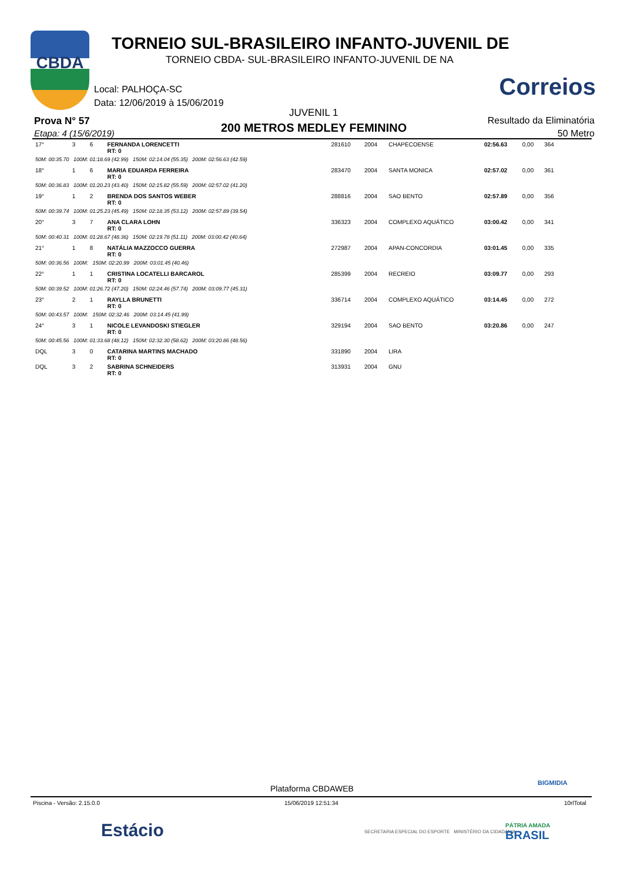CBDA
TORNEIO SUL-BRASILEIRO INFANTO-JUVENIL DE
TORNEIO CBDA- SUL-BRASILEIRO INFANTO-JUVENIL DE NA
Correios
Local: PALHOÇA-SC
Data: 12/06/2019 à 15/06/2019
JUVENIL 1
Prova N° 57
Etapa: 4 (15/6/2019) 200 METROS MEDLEY FEMININO
Resultado da Eliminatória
50 Metro
| 17° | 3 | 6 | FERNANDA LORENCETTI RT: 0 | 281610 | 2004 | CHAPECOENSE | 02:56.63 | 0,00 | 364 |
| 50M: 00:35.70 100M: 01:18.69 (42.99) 150M: 02:14.04 (55.35) 200M: 02:56.63 (42.59) | | | | | | | | | |
| 18° | 1 | 6 | MARIA EDUARDA FERREIRA RT: 0 | 283470 | 2004 | SANTA MONICA | 02:57.02 | 0,00 | 361 |
| 50M: 00:36.83 100M: 01:20.23 (43.40) 150M: 02:15.82 (55.59) 200M: 02:57.02 (41.20) | | | | | | | | | |
| 19° | 1 | 2 | BRENDA DOS SANTOS WEBER RT: 0 | 288816 | 2004 | SAO BENTO | 02:57.89 | 0,00 | 356 |
| 50M: 00:39.74 100M: 01:25.23 (45.49) 150M: 02:18.35 (53.12) 200M: 02:57.89 (39.54) | | | | | | | | | |
| 20° | 3 | 7 | ANA CLARA LOHN RT: 0 | 336323 | 2004 | COMPLEXO AQUÁTICO | 03:00.42 | 0,00 | 341 |
| 50M: 00:40.31 100M: 01:28.67 (48.36) 150M: 02:19.78 (51.11) 200M: 03:00.42 (40.64) | | | | | | | | | |
| 21° | 1 | 8 | NATÁLIA MAZZOCCO GUERRA RT: 0 | 272987 | 2004 | APAN-CONCORDIA | 03:01.45 | 0,00 | 335 |
| 50M: 00:36.56 100M: 150M: 02:20.99 200M: 03:01.45 (40.46) | | | | | | | | | |
| 22° | 1 | 1 | CRISTINA LOCATELLI BARCAROL RT: 0 | 285399 | 2004 | RECREIO | 03:09.77 | 0,00 | 293 |
| 50M: 00:39.52 100M: 01:26.72 (47.20) 150M: 02:24.46 (57.74) 200M: 03:09.77 (45.31) | | | | | | | | | |
| 23° | 2 | 1 | RAYLLA BRUNETTI RT: 0 | 336714 | 2004 | COMPLEXO AQUÁTICO | 03:14.45 | 0,00 | 272 |
| 50M: 00:43.57 100M: 150M: 02:32.46 200M: 03:14.45 (41.99) | | | | | | | | | |
| 24° | 3 | 1 | NICOLE LEVANDOSKI STIEGLER RT: 0 | 329194 | 2004 | SAO BENTO | 03:20.86 | 0,00 | 247 |
| 50M: 00:45.56 100M: 01:33.68 (48.12) 150M: 02:32.30 (58.62) 200M: 03:20.86 (48.56) | | | | | | | | | |
| DQL | 3 | 0 | CATARINA MARTINS MACHADO RT: 0 | 331890 | 2004 | LIRA | | | |
| DQL | 3 | 2 | SABRINA SCHNEIDERS RT: 0 | 313931 | 2004 | GNU | | | |
BIGMIDIA
Plataforma CBDAWEB
Piscina - Versão: 2.15.0.0 15/06/2019 12:51:34 10rlTotal
Estácio
SECRETARIA ESPECIAL DO ESPORTE MINISTÉRIO DA CIDADANIA
PÁTRIA AMADA
BRASIL